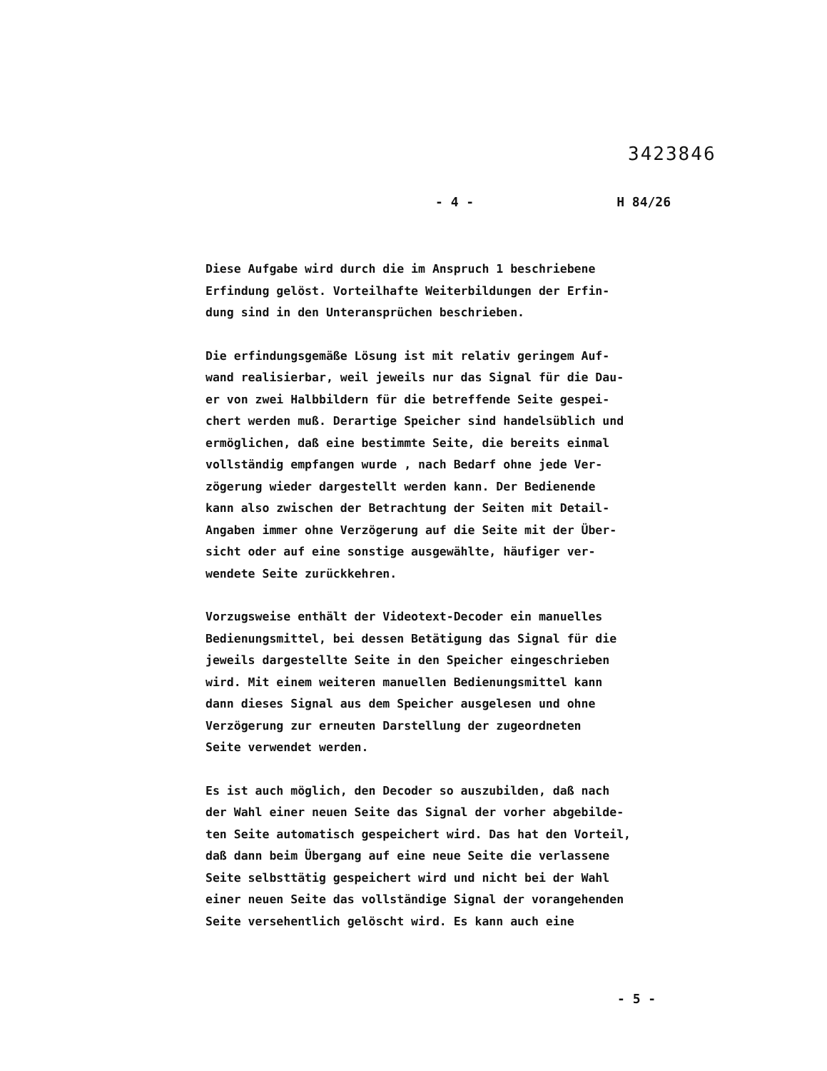3423846
- 4 - H 84/26
Diese Aufgabe wird durch die im Anspruch 1 beschriebene
Erfindung gelöst. Vorteilhafte Weiterbildungen der Erfin-
dung sind in den Unteransprüchen beschrieben.
Die erfindungsgemäße Lösung ist mit relativ geringem Auf-
wand realisierbar, weil jeweils nur das Signal für die Dau-
er von zwei Halbbildern für die betreffende Seite gespei-
chert werden muß. Derartige Speicher sind handelsüblich und
ermöglichen, daß eine bestimmte Seite, die bereits einmal
vollständig empfangen wurde , nach Bedarf ohne jede Ver-
zögerung wieder dargestellt werden kann. Der Bedienende
kann also zwischen der Betrachtung der Seiten mit Detail-
Angaben immer ohne Verzögerung auf die Seite mit der Über-
sicht oder auf eine sonstige ausgewählte, häufiger ver-
wendete Seite zurückkehren.
Vorzugsweise enthält der Videotext-Decoder ein manuelles
Bedienungsmittel, bei dessen Betätigung das Signal für die
jeweils dargestellte Seite in den Speicher eingeschrieben
wird. Mit einem weiteren manuellen Bedienungsmittel kann
dann dieses Signal aus dem Speicher ausgelesen und ohne
Verzögerung zur erneuten Darstellung der zugeordneten
Seite verwendet werden.
Es ist auch möglich, den Decoder so auszubilden, daß nach
der Wahl einer neuen Seite das Signal der vorher abgebilde-
ten Seite automatisch gespeichert wird. Das hat den Vorteil,
daß dann beim Übergang auf eine neue Seite die verlassene
Seite selbsttätig gespeichert wird und nicht bei der Wahl
einer neuen Seite das vollständige Signal der vorangehenden
Seite versehentlich gelöscht wird. Es kann auch eine
- 5 -